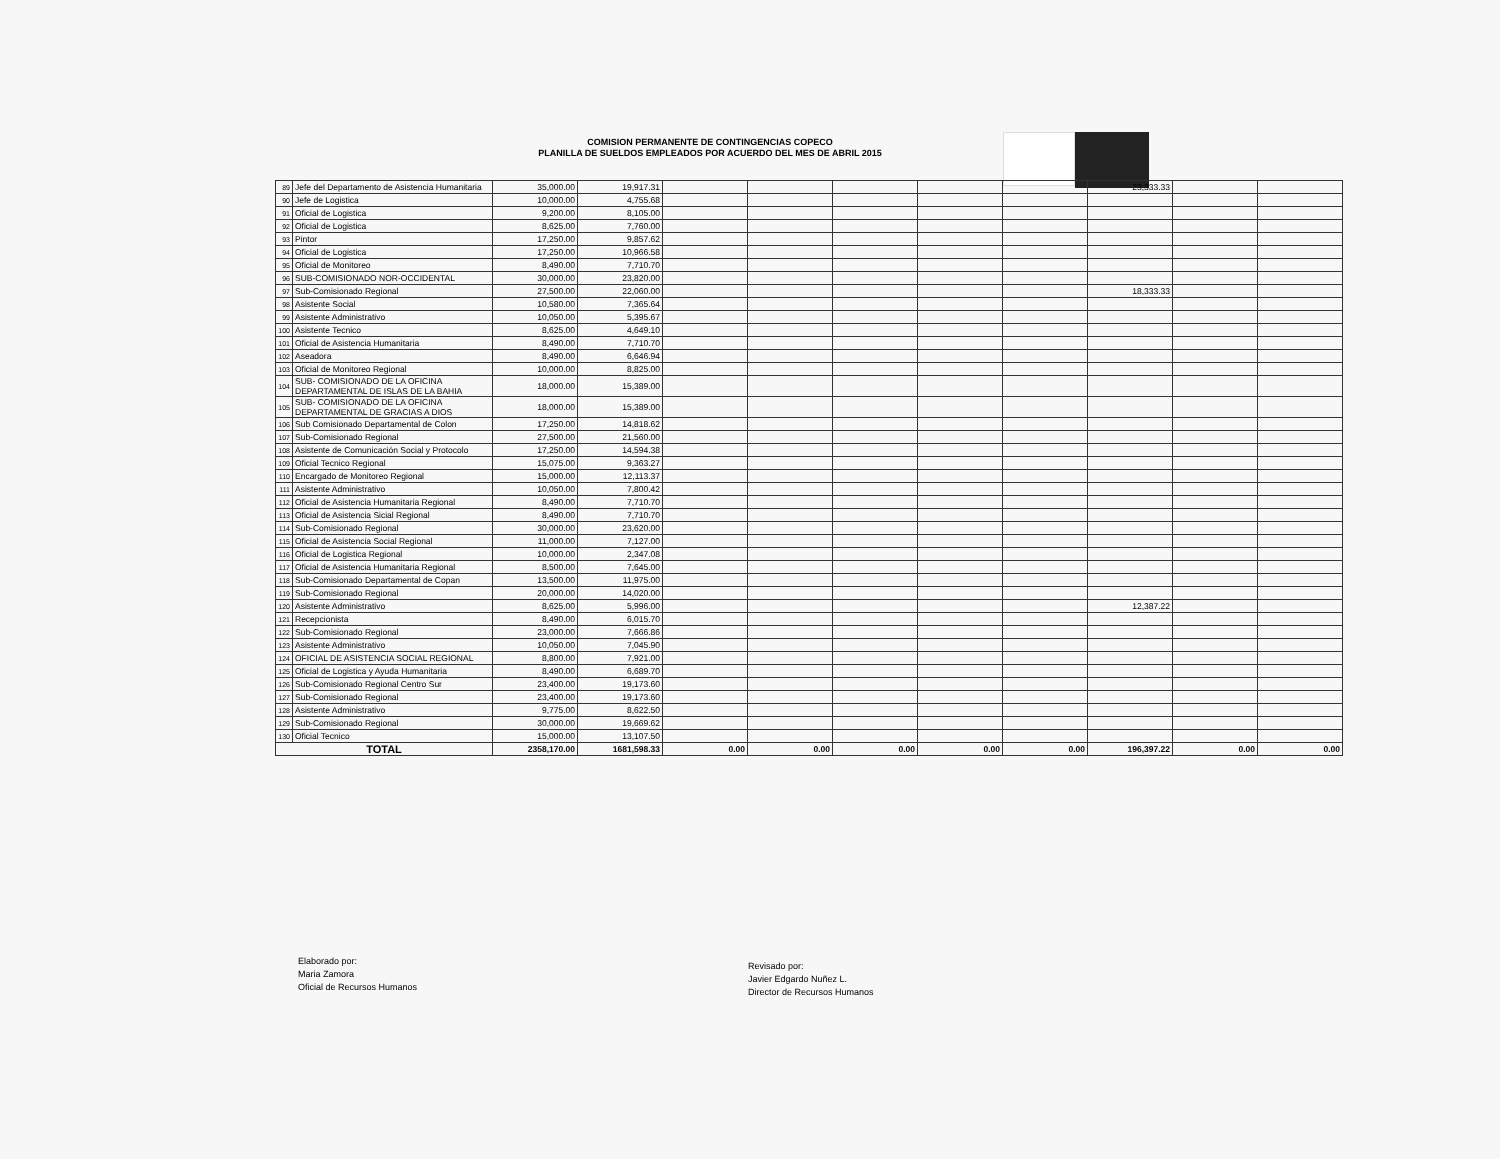COMISION PERMANENTE DE CONTINGENCIAS COPECO
PLANILLA DE SUELDOS EMPLEADOS POR ACUERDO DEL MES DE ABRIL 2015
| 89 | Jefe del Departamento de Asistencia Humanitaria | 35,000.00 | 19,917.31 | | | | | | 23,333.33 | | |
| 90 | Jefe de Logistica | 10,000.00 | 4,755.68 | | | | | | | | |
| 91 | Oficial de Logistica | 9,200.00 | 8,105.00 | | | | | | | | |
| 92 | Oficial de Logistica | 8,625.00 | 7,760.00 | | | | | | | | |
| 93 | Pintor | 17,250.00 | 9,857.62 | | | | | | | | |
| 94 | Oficial de Logistica | 17,250.00 | 10,966.58 | | | | | | | | |
| 95 | Oficial de Monitoreo | 8,490.00 | 7,710.70 | | | | | | | | |
| 96 | SUB-COMISIONADO NOR-OCCIDENTAL | 30,000.00 | 23,820.00 | | | | | | | | |
| 97 | Sub-Comisionado Regional | 27,500.00 | 22,060.00 | | | | | | 18,333.33 | | |
| 98 | Asistente Social | 10,580.00 | 7,365.64 | | | | | | | | |
| 99 | Asistente Administrativo | 10,050.00 | 5,395.67 | | | | | | | | |
| 100 | Asistente Tecnico | 8,625.00 | 4,649.10 | | | | | | | | |
| 101 | Oficial de Asistencia Humanitaria | 8,490.00 | 7,710.70 | | | | | | | | |
| 102 | Aseadora | 8,490.00 | 6,646.94 | | | | | | | | |
| 103 | Oficial de Monitoreo Regional | 10,000.00 | 8,825.00 | | | | | | | | |
| 104 | SUB- COMISIONADO DE LA OFICINA DEPARTAMENTAL DE ISLAS DE LA BAHIA | 18,000.00 | 15,389.00 | | | | | | | | |
| 105 | SUB- COMISIONADO DE LA OFICINA DEPARTAMENTAL DE GRACIAS A DIOS | 18,000.00 | 15,389.00 | | | | | | | | |
| 106 | Sub Comisionado Departamental de Colon | 17,250.00 | 14,818.62 | | | | | | | | |
| 107 | Sub-Comisionado Regional | 27,500.00 | 21,560.00 | | | | | | | | |
| 108 | Asistente de Comunicación Social y Protocolo | 17,250.00 | 14,594.38 | | | | | | | | |
| 109 | Oficial Tecnico Regional | 15,075.00 | 9,363.27 | | | | | | | | |
| 110 | Encargado de Monitoreo Regional | 15,000.00 | 12,113.37 | | | | | | | | |
| 111 | Asistente Administrativo | 10,050.00 | 7,800.42 | | | | | | | | |
| 112 | Oficial de Asistencia Humanitaria Regional | 8,490.00 | 7,710.70 | | | | | | | | |
| 113 | Oficial de Asistencia Sicial Regional | 8,490.00 | 7,710.70 | | | | | | | | |
| 114 | Sub-Comisionado Regional | 30,000.00 | 23,620.00 | | | | | | | | |
| 115 | Oficial de Asistencia Social Regional | 11,000.00 | 7,127.00 | | | | | | | | |
| 116 | Oficial de Logistica Regional | 10,000.00 | 2,347.08 | | | | | | | | |
| 117 | Oficial de Asistencia Humanitaria Regional | 8,500.00 | 7,645.00 | | | | | | | | |
| 118 | Sub-Comisionado Departamental de Copan | 13,500.00 | 11,975.00 | | | | | | | | |
| 119 | Sub-Comisionado Regional | 20,000.00 | 14,020.00 | | | | | | | | |
| 120 | Asistente Administrativo | 8,625.00 | 5,996.00 | | | | | | 12,387.22 | | |
| 121 | Recepcionista | 8,490.00 | 6,015.70 | | | | | | | | |
| 122 | Sub-Comisionado Regional | 23,000.00 | 7,666.86 | | | | | | | | |
| 123 | Asistente Administrativo | 10,050.00 | 7,045.90 | | | | | | | | |
| 124 | OFICIAL DE ASISTENCIA SOCIAL REGIONAL | 8,800.00 | 7,921.00 | | | | | | | | |
| 125 | Oficial de Logistica y Ayuda Humanitaria | 8,490.00 | 6,689.70 | | | | | | | | |
| 126 | Sub-Comisionado Regional Centro Sur | 23,400.00 | 19,173.60 | | | | | | | | |
| 127 | Sub-Comisionado Regional | 23,400.00 | 19,173.60 | | | | | | | | |
| 128 | Asistente Administrativo | 9,775.00 | 8,622.50 | | | | | | | | |
| 129 | Sub-Comisionado Regional | 30,000.00 | 19,669.62 | | | | | | | | |
| 130 | Oficial Tecnico | 15,000.00 | 13,107.50 | | | | | | | | |
| TOTAL | | 2358,170.00 | 1681,598.33 | 0.00 | 0.00 | 0.00 | 0.00 | 0.00 | 196,397.22 | 0.00 | 0.00 |
Elaborado por:
Maria Zamora
Oficial de Recursos Humanos
Revisado por:
Javier Edgardo Nuñez L.
Director de Recursos Humanos